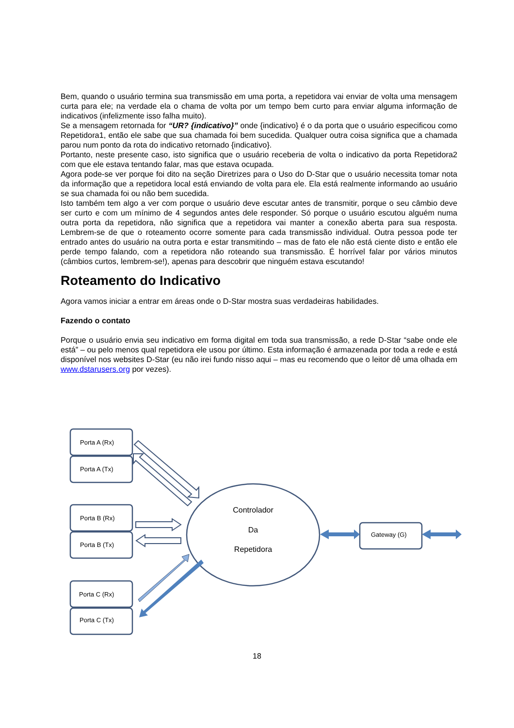Bem, quando o usuário termina sua transmissão em uma porta, a repetidora vai enviar de volta uma mensagem curta para ele; na verdade ela o chama de volta por um tempo bem curto para enviar alguma informação de indicativos (infelizmente isso falha muito).
Se a mensagem retornada for “UR? {indicativo}” onde {indicativo} é o da porta que o usuário especificou como Repetidora1, então ele sabe que sua chamada foi bem sucedida. Qualquer outra coisa significa que a chamada parou num ponto da rota do indicativo retornado {indicativo}.
Portanto, neste presente caso, isto significa que o usuário receberia de volta o indicativo da porta Repetidora2 com que ele estava tentando falar, mas que estava ocupada.
Agora pode-se ver porque foi dito na seção Diretrizes para o Uso do D-Star que o usuário necessita tomar nota da informação que a repetidora local está enviando de volta para ele. Ela está realmente informando ao usuário se sua chamada foi ou não bem sucedida.
Isto também tem algo a ver com porque o usuário deve escutar antes de transmitir, porque o seu câmbio deve ser curto e com um mínimo de 4 segundos antes dele responder. Só porque o usuário escutou alguém numa outra porta da repetidora, não significa que a repetidora vai manter a conexão aberta para sua resposta. Lembrem-se de que o roteamento ocorre somente para cada transmissão individual. Outra pessoa pode ter entrado antes do usuário na outra porta e estar transmitindo – mas de fato ele não está ciente disto e então ele perde tempo falando, com a repetidora não roteando sua transmissão. É horrível falar por vários minutos (câmbios curtos, lembrem-se!), apenas para descobrir que ninguém estava escutando!
Roteamento do Indicativo
Agora vamos iniciar a entrar em áreas onde o D-Star mostra suas verdadeiras habilidades.
Fazendo o contato
Porque o usuário envia seu indicativo em forma digital em toda sua transmissão, a rede D-Star “sabe onde ele está” – ou pelo menos qual repetidora ele usou por último. Esta informação é armazenada por toda a rede e está disponível nos websites D-Star (eu não irei fundo nisso aqui – mas eu recomendo que o leitor dê uma olhada em www.dstarusers.org por vezes).
Porta A (Rx)
Porta A (Tx)
Porta B (Rx)
Porta B (Tx)
Porta C (Rx)
Porta C (Tx)
Gateway (G)
Controlador
Da
Repetidora
18